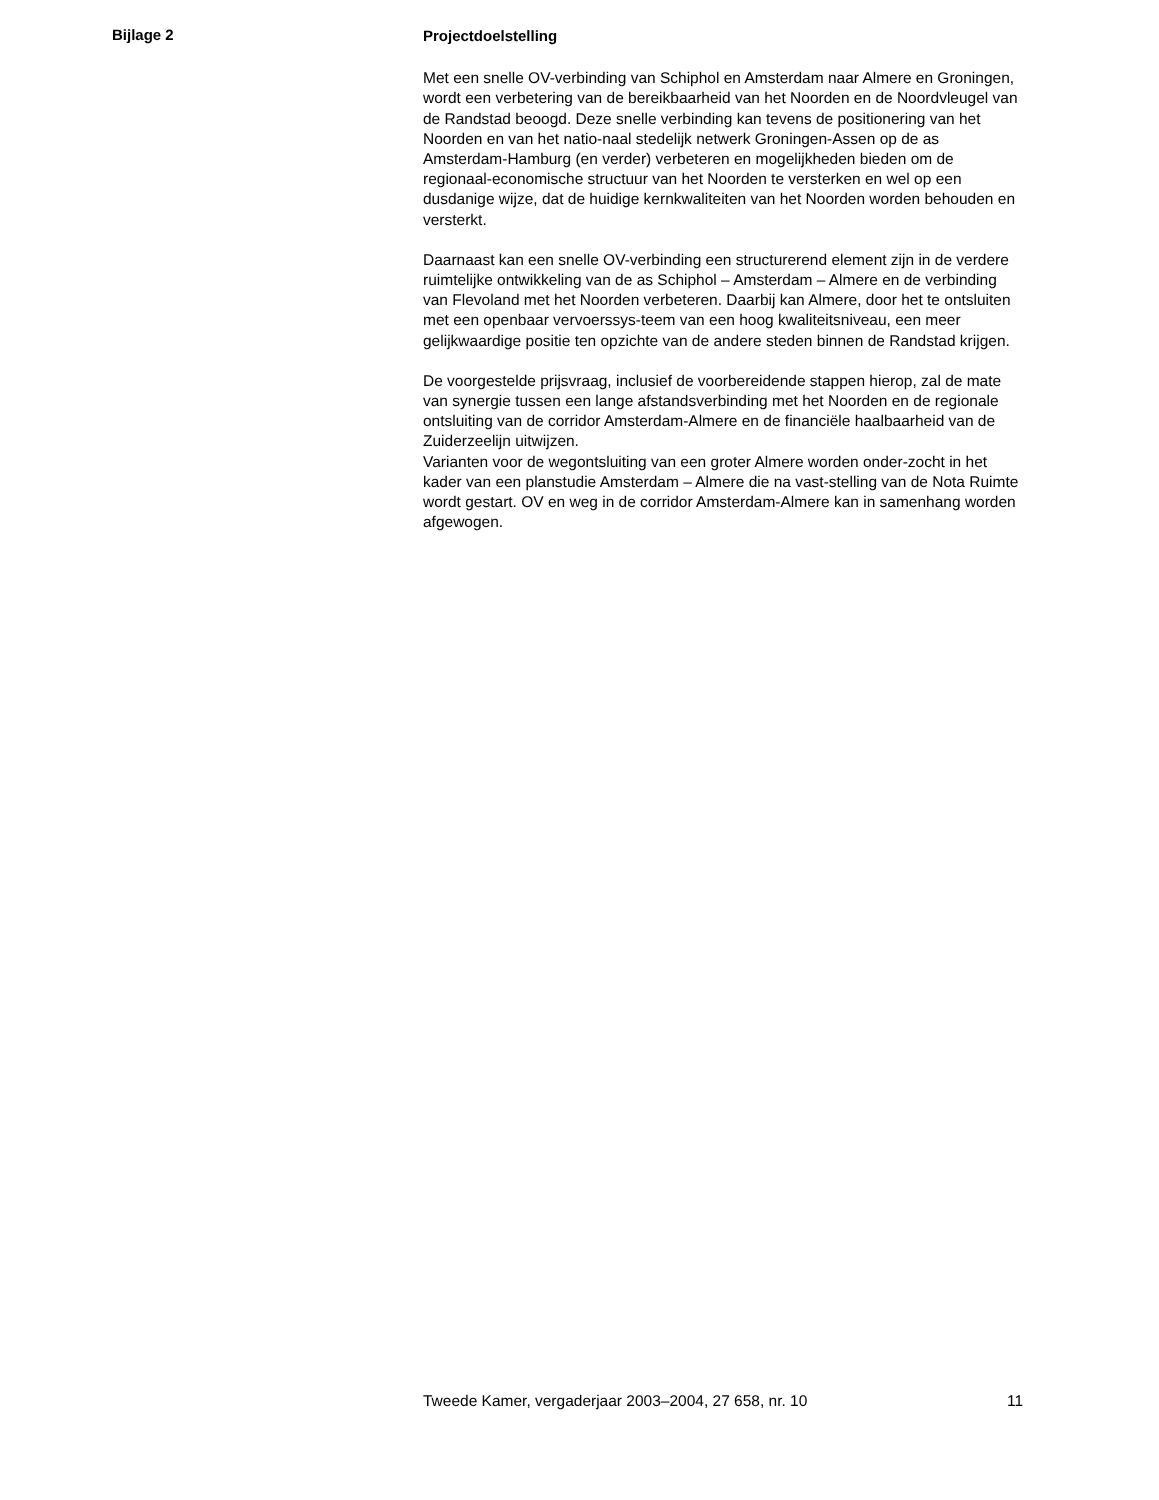Bijlage 2
Projectdoelstelling
Met een snelle OV-verbinding van Schiphol en Amsterdam naar Almere en Groningen, wordt een verbetering van de bereikbaarheid van het Noorden en de Noordvleugel van de Randstad beoogd. Deze snelle verbinding kan tevens de positionering van het Noorden en van het natio-naal stedelijk netwerk Groningen-Assen op de as Amsterdam-Hamburg (en verder) verbeteren en mogelijkheden bieden om de regionaal-economische structuur van het Noorden te versterken en wel op een dusdanige wijze, dat de huidige kernkwaliteiten van het Noorden worden behouden en versterkt.
Daarnaast kan een snelle OV-verbinding een structurerend element zijn in de verdere ruimtelijke ontwikkeling van de as Schiphol – Amsterdam – Almere en de verbinding van Flevoland met het Noorden verbeteren. Daarbij kan Almere, door het te ontsluiten met een openbaar vervoerssys-teem van een hoog kwaliteitsniveau, een meer gelijkwaardige positie ten opzichte van de andere steden binnen de Randstad krijgen.
De voorgestelde prijsvraag, inclusief de voorbereidende stappen hierop, zal de mate van synergie tussen een lange afstandsverbinding met het Noorden en de regionale ontsluiting van de corridor Amsterdam-Almere en de financiële haalbaarheid van de Zuiderzeelijn uitwijzen.
Varianten voor de wegontsluiting van een groter Almere worden onder-zocht in het kader van een planstudie Amsterdam – Almere die na vast-stelling van de Nota Ruimte wordt gestart. OV en weg in de corridor Amsterdam-Almere kan in samenhang worden afgewogen.
Tweede Kamer, vergaderjaar 2003–2004, 27 658, nr. 10 11